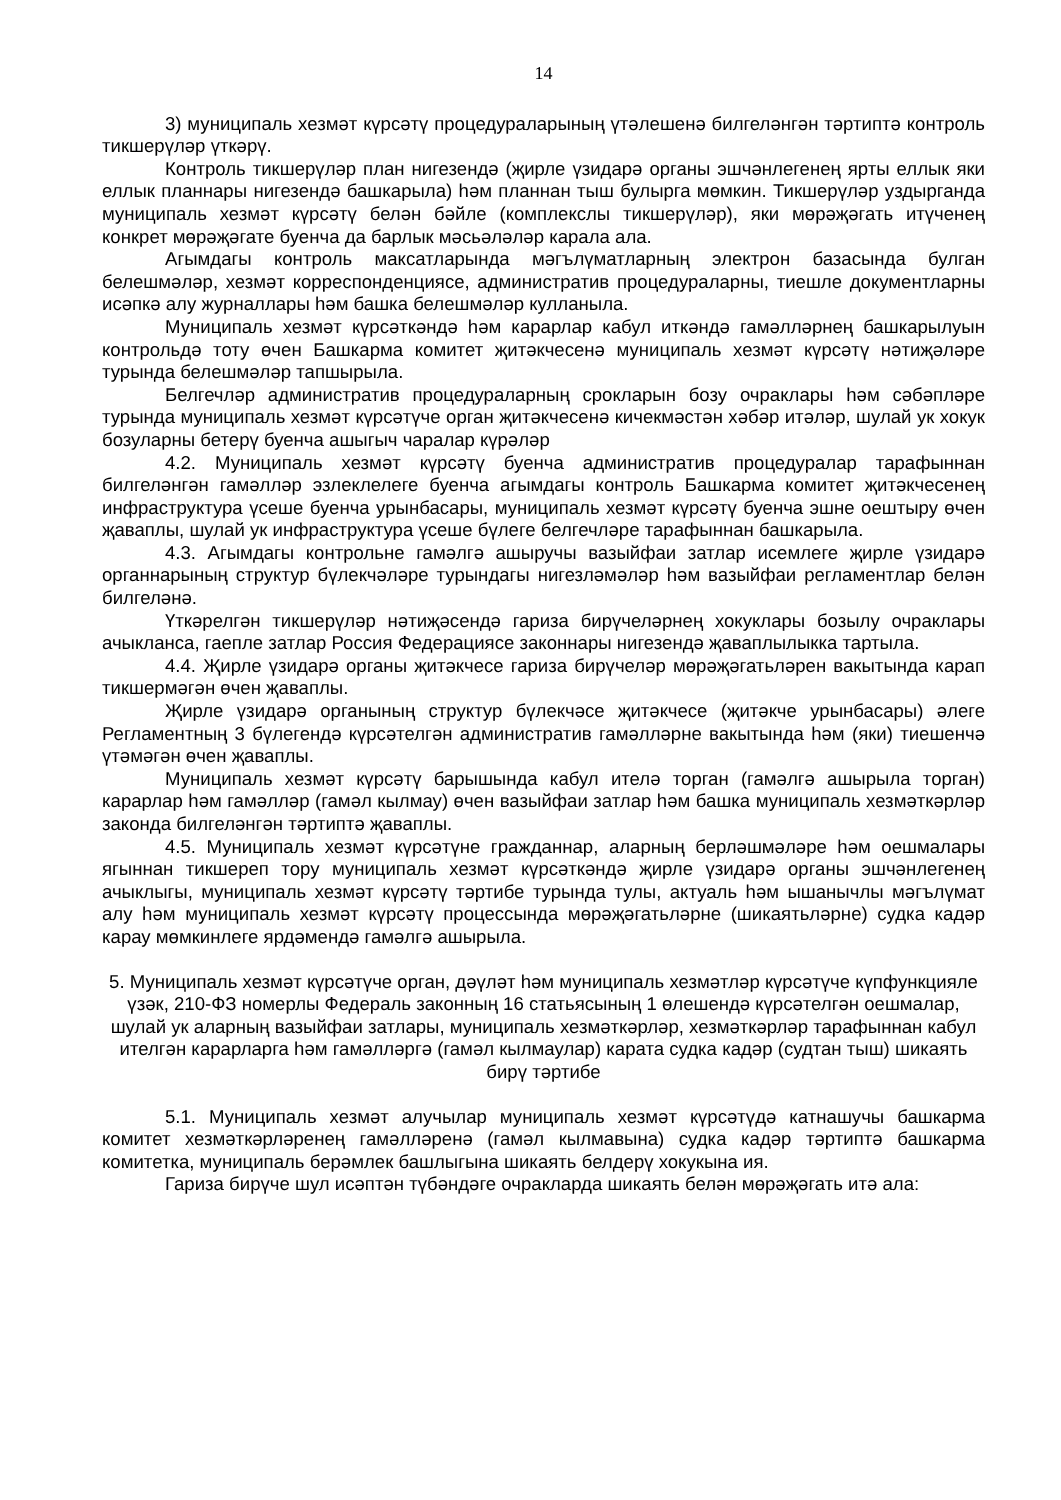14
3) муниципаль хезмәт күрсәтү процедураларының үтәлешенә билгеләнгән тәртиптә контроль тикшерүләр үткәрү.
Контроль тикшерүләр план нигезендә (җирле үзидарә органы эшчәнлегенең ярты еллык яки еллык планнары нигезендә башкарыла) һәм планнан тыш булырга мөмкин. Тикшерүләр уздырганда муниципаль хезмәт күрсәтү белән бәйле (комплекслы тикшерүләр), яки мөрәҗәгать итүченең конкрет мөрәҗәгате буенча да барлык мәсьәләләр карала ала.
Агымдагы контроль максатларында мәгълүматларның электрон базасында булган белешмәләр, хезмәт корреспонденциясе, административ процедураларны, тиешле документларны исәпкә алу журналлары һәм башка белешмәләр кулланыла.
Муниципаль хезмәт күрсәткәндә һәм карарлар кабул иткәндә гамәлләрнең башкарылуын контрольдә тоту өчен Башкарма комитет җитәкчесенә муниципаль хезмәт күрсәтү нәтиҗәләре турында белешмәләр тапшырыла.
Белгечләр административ процедураларның срокларын бозу очраклары һәм сәбәпләре турында муниципаль хезмәт күрсәтүче орган җитәкчесенә кичекмәстән хәбәр итәләр, шулай ук хокук бозуларны бетерү буенча ашыгыч чаралар күрәләр
4.2. Муниципаль хезмәт күрсәтү буенча административ процедуралар тарафыннан билгеләнгән гамәлләр эзлеклелеге буенча агымдагы контроль Башкарма комитет җитәкчесенең инфраструктура үсеше буенча урынбасары, муниципаль хезмәт күрсәтү буенча эшне оештыру өчен җаваплы, шулай ук инфраструктура үсеше бүлеге белгечләре тарафыннан башкарыла.
4.3. Агымдагы контрольне гамәлгә ашыручы вазыйфаи затлар исемлеге җирле үзидарә органнарының структур бүлекчәләре турындагы нигезләмәләр һәм вазыйфаи регламентлар белән билгеләнә.
Үткәрелгән тикшерүләр нәтиҗәсендә гариза бирүчеләрнең хокуклары бозылу очраклары ачыкланса, гаепле затлар Россия Федерациясе законнары нигезендә җаваплылыкка тартыла.
4.4. Җирле үзидарә органы җитәкчесе гариза бирүчеләр мөрәҗәгатьләрен вакытында карап тикшермәгән өчен җаваплы.
Җирле үзидарә органының структур бүлекчәсе җитәкчесе (җитәкче урынбасары) әлеге Регламентның 3 бүлегендә күрсәтелгән административ гамәлләрне вакытында һәм (яки) тиешенчә үтәмәгән өчен җаваплы.
Муниципаль хезмәт күрсәтү барышында кабул ителә торган (гамәлгә ашырыла торган) карарлар һәм гамәлләр (гамәл кылмау) өчен вазыйфаи затлар һәм башка муниципаль хезмәткәрләр законда билгеләнгән тәртиптә җаваплы.
4.5. Муниципаль хезмәт күрсәтүне граждан­нар, аларның берләшмәләре һәм оешмалары ягыннан тикшереп тору муниципаль хезмәт күрсәткәндә җирле үзидарә органы эшчәнлегенең ачыклыгы, муниципаль хезмәт күрсәтү тәртибе турында тулы, актуаль һәм ышанычлы мәгълүмат алу һәм муниципаль хезмәт күрсәтү процессында мөрәҗәгатьләрне (шикаятьләрне) судка кадәр карау мөмкинлеге ярдәмендә гамәлгә ашырыла.
5. Муниципаль хезмәт күрсәтүче орган, дәүләт һәм муниципаль хезмәтләр күрсәтүче күпфункцияле үзәк, 210-ФЗ номерлы Федераль законның 16 статьясының 1 өлешендә күрсәтелгән оешмалар, шулай ук аларның вазыйфаи затлары, муниципаль хезмәткәрләр, хезмәткәрләр тарафыннан кабул ителгән карарларга һәм гамәлләргә (гамәл кылмаулар) карата судка кадәр (судтан тыш) шикаять бирү тәртибе
5.1. Муниципаль хезмәт алучылар муниципаль хезмәт күрсәтүдә катнашучы башкарма комитет хезмәткәрләренең гамәлләренә (гамәл кылмавына) судка кадәр тәртиптә башкарма комитетка, муниципаль берәмлек башлыгына шикаять белдерү хокукына ия.
Гариза бирүче шул исәптән түбәндәге очракларда шикаять белән мөрәҗәгать итә ала: